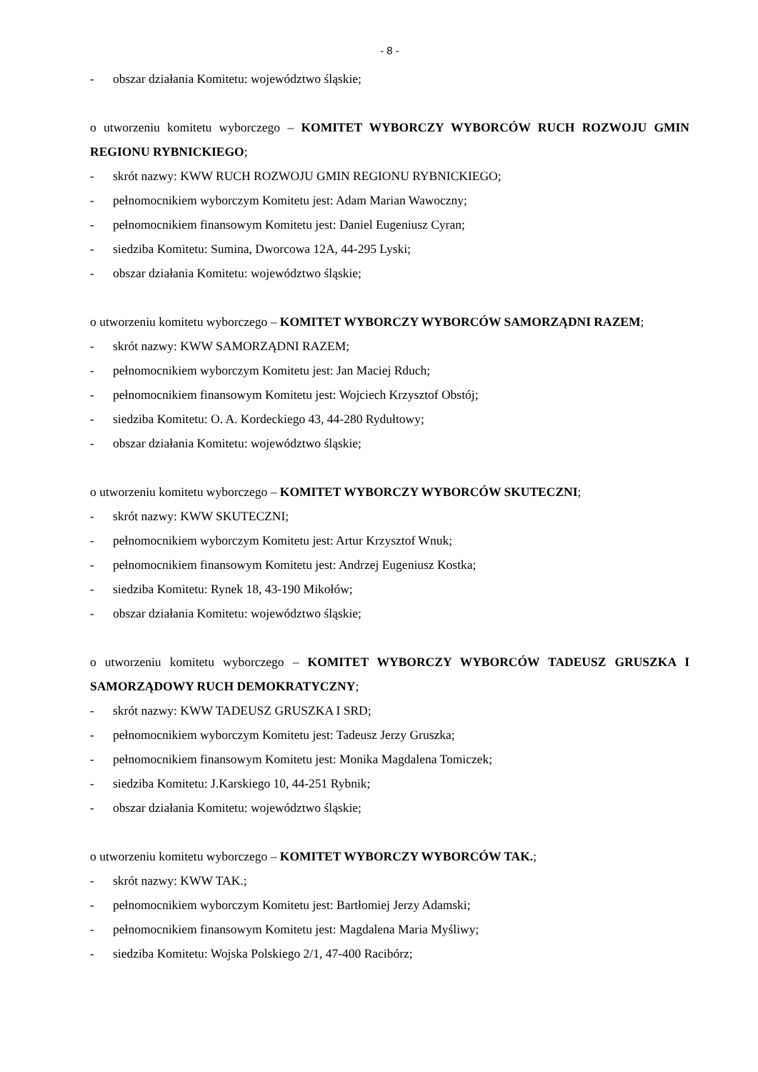- 8 -
- obszar działania Komitetu: województwo śląskie;
o utworzeniu komitetu wyborczego – KOMITET WYBORCZY WYBORCÓW RUCH ROZWOJU GMIN REGIONU RYBNICKIEGO;
- skrót nazwy: KWW RUCH ROZWOJU GMIN REGIONU RYBNICKIEGO;
- pełnomocnikiem wyborczym Komitetu jest: Adam Marian Wawoczny;
- pełnomocnikiem finansowym Komitetu jest: Daniel Eugeniusz Cyran;
- siedziba Komitetu: Sumina, Dworcowa 12A, 44-295 Lyski;
- obszar działania Komitetu: województwo śląskie;
o utworzeniu komitetu wyborczego – KOMITET WYBORCZY WYBORCÓW SAMORZĄDNI RAZEM;
- skrót nazwy: KWW SAMORZĄDNI RAZEM;
- pełnomocnikiem wyborczym Komitetu jest: Jan Maciej Rduch;
- pełnomocnikiem finansowym Komitetu jest: Wojciech Krzysztof Obstój;
- siedziba Komitetu: O. A. Kordeckiego 43, 44-280 Rydułtowy;
- obszar działania Komitetu: województwo śląskie;
o utworzeniu komitetu wyborczego – KOMITET WYBORCZY WYBORCÓW SKUTECZNI;
- skrót nazwy: KWW SKUTECZNI;
- pełnomocnikiem wyborczym Komitetu jest: Artur Krzysztof Wnuk;
- pełnomocnikiem finansowym Komitetu jest: Andrzej Eugeniusz Kostka;
- siedziba Komitetu: Rynek 18, 43-190 Mikołów;
- obszar działania Komitetu: województwo śląskie;
o utworzeniu komitetu wyborczego – KOMITET WYBORCZY WYBORCÓW TADEUSZ GRUSZKA I SAMORZĄDOWY RUCH DEMOKRATYCZNY;
- skrót nazwy: KWW TADEUSZ GRUSZKA I SRD;
- pełnomocnikiem wyborczym Komitetu jest: Tadeusz Jerzy Gruszka;
- pełnomocnikiem finansowym Komitetu jest: Monika Magdalena Tomiczek;
- siedziba Komitetu: J.Karskiego 10, 44-251 Rybnik;
- obszar działania Komitetu: województwo śląskie;
o utworzeniu komitetu wyborczego – KOMITET WYBORCZY WYBORCÓW TAK.;
- skrót nazwy: KWW TAK.;
- pełnomocnikiem wyborczym Komitetu jest: Bartłomiej Jerzy Adamski;
- pełnomocnikiem finansowym Komitetu jest: Magdalena Maria Myśliwy;
- siedziba Komitetu: Wojska Polskiego 2/1, 47-400 Racibórz;